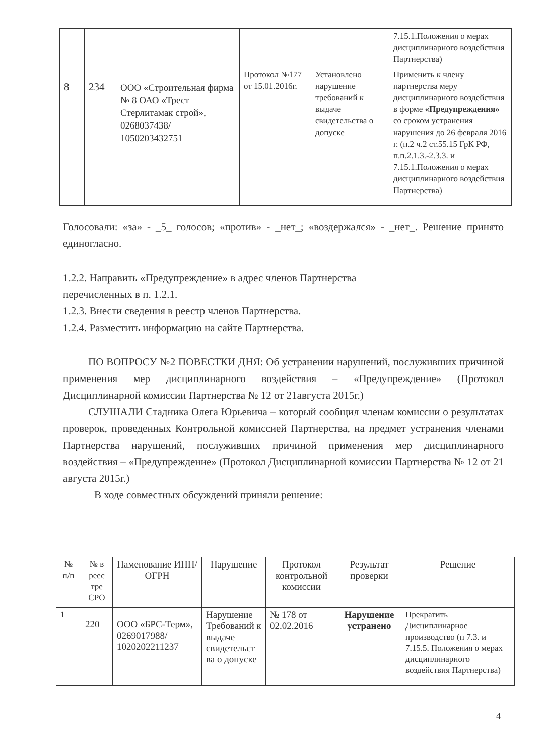| | | | | | 7.15.1.Положения о мерах дисциплинарного воздействия Партнерства) |
| 8 | 234 | ООО «Строительная фирма № 8 ОАО «Трест Стерлитамак строй», 0268037438/ 1050203432751 | Протокол №177 от 15.01.2016г. | Установлено нарушение требований к выдаче свидетельства о допуске | Применить к члену партнерства меру дисциплинарного воздействия в форме «Предупреждения» со сроком устранения нарушения до 26 февраля 2016 г. (п.2 ч.2 ст.55.15 ГрК РФ, п.п.2.1.3.-2.3.3. и 7.15.1.Положения о мерах дисциплинарного воздействия Партнерства) |
Голосовали: «за» - _5_ голосов; «против» - _нет_; «воздержался» - _нет_. Решение принято единогласно.
1.2.2. Направить «Предупреждение» в адрес членов Партнерства
перечисленных в п. 1.2.1.
1.2.3. Внести сведения в реестр членов Партнерства.
1.2.4. Разместить информацию на сайте Партнерства.
ПО ВОПРОСУ №2 ПОВЕСТКИ ДНЯ: Об устранении нарушений, послуживших причиной применения мер дисциплинарного воздействия – «Предупреждение» (Протокол Дисциплинарной комиссии Партнерства № 12 от 21августа 2015г.)
СЛУШАЛИ Стадника Олега Юрьевича – который сообщил членам комиссии о результатах проверок, проведенных Контрольной комиссией Партнерства, на предмет устранения членами Партнерства нарушений, послуживших причиной применения мер дисциплинарного воздействия – «Предупреждение» (Протокол Дисциплинарной комиссии Партнерства № 12 от 21 августа 2015г.)
В ходе совместных обсуждений приняли решение:
| № п/п | № в реес тре СРО | Наменование ИНН/ОГРН | Нарушение | Протокол контрольной комиссии | Результат проверки | Решение |
| --- | --- | --- | --- | --- | --- | --- |
| 1 | 220 | ООО «БРС-Терм», 0269017988/ 1020202211237 | Нарушение Требований к выдаче свидетельст ва о допуске | № 178 от 02.02.2016 | Нарушение устранено | Прекратить Дисциплинарное производство (п 7.3. и 7.15.5. Положения о мерах дисциплинарного воздействия Партнерства) |
4